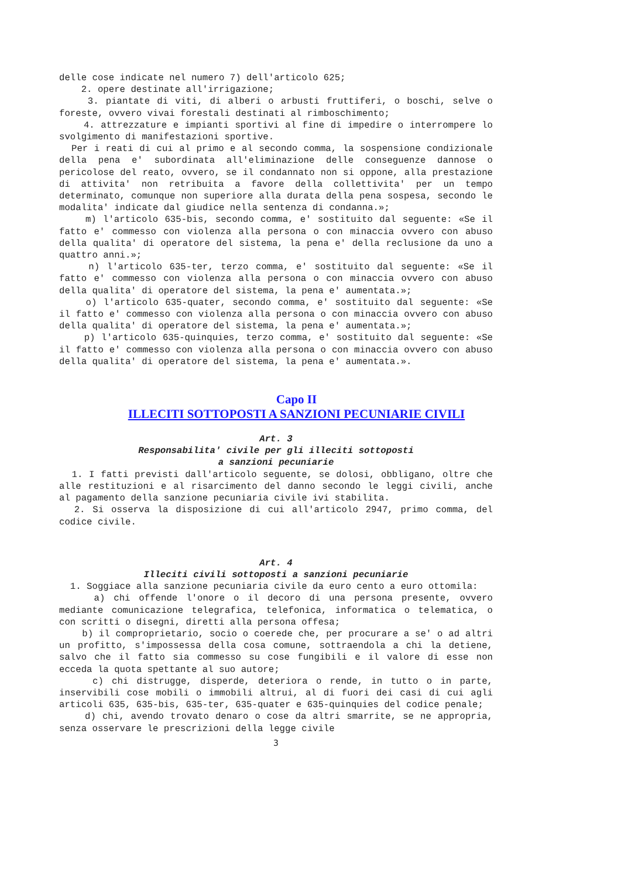delle cose indicate nel numero 7) dell'articolo 625;
2. opere destinate all'irrigazione;
3. piantate di viti, di alberi o arbusti fruttiferi, o boschi, selve o foreste, ovvero vivai forestali destinati al rimboschimento;
4. attrezzature e impianti sportivi al fine di impedire o interrompere lo svolgimento di manifestazioni sportive.
Per i reati di cui al primo e al secondo comma, la sospensione condizionale della pena e' subordinata all'eliminazione delle conseguenze dannose o pericolose del reato, ovvero, se il condannato non si oppone, alla prestazione di attivita' non retribuita a favore della collettivita' per un tempo determinato, comunque non superiore alla durata della pena sospesa, secondo le modalita' indicate dal giudice nella sentenza di condanna.»;
m) l'articolo 635-bis, secondo comma, e' sostituito dal seguente: «Se il fatto e' commesso con violenza alla persona o con minaccia ovvero con abuso della qualita' di operatore del sistema, la pena e' della reclusione da uno a quattro anni.»;
n) l'articolo 635-ter, terzo comma, e' sostituito dal seguente: «Se il fatto e' commesso con violenza alla persona o con minaccia ovvero con abuso della qualita' di operatore del sistema, la pena e' aumentata.»;
o) l'articolo 635-quater, secondo comma, e' sostituito dal seguente: «Se il fatto e' commesso con violenza alla persona o con minaccia ovvero con abuso della qualita' di operatore del sistema, la pena e' aumentata.»;
p) l'articolo 635-quinquies, terzo comma, e' sostituito dal seguente: «Se il fatto e' commesso con violenza alla persona o con minaccia ovvero con abuso della qualita' di operatore del sistema, la pena e' aumentata.».
Capo II
ILLECITI SOTTOPOSTI A SANZIONI PECUNIARIE CIVILI
Art. 3
Responsabilita' civile per gli illeciti sottoposti
a sanzioni pecuniarie
1. I fatti previsti dall'articolo seguente, se dolosi, obbligano, oltre che alle restituzioni e al risarcimento del danno secondo le leggi civili, anche al pagamento della sanzione pecuniaria civile ivi stabilita.
2. Si osserva la disposizione di cui all'articolo 2947, primo comma, del codice civile.
Art. 4
Illeciti civili sottoposti a sanzioni pecuniarie
1. Soggiace alla sanzione pecuniaria civile da euro cento a euro ottomila:
a) chi offende l'onore o il decoro di una persona presente, ovvero mediante comunicazione telegrafica, telefonica, informatica o telematica, o con scritti o disegni, diretti alla persona offesa;
b) il comproprietario, socio o coerede che, per procurare a se' o ad altri un profitto, s'impossessa della cosa comune, sottraendola a chi la detiene, salvo che il fatto sia commesso su cose fungibili e il valore di esse non ecceda la quota spettante al suo autore;
c) chi distrugge, disperde, deteriora o rende, in tutto o in parte, inservibili cose mobili o immobili altrui, al di fuori dei casi di cui agli articoli 635, 635-bis, 635-ter, 635-quater e 635-quinquies del codice penale;
d) chi, avendo trovato denaro o cose da altri smarrite, se ne appropria, senza osservare le prescrizioni della legge civile
3